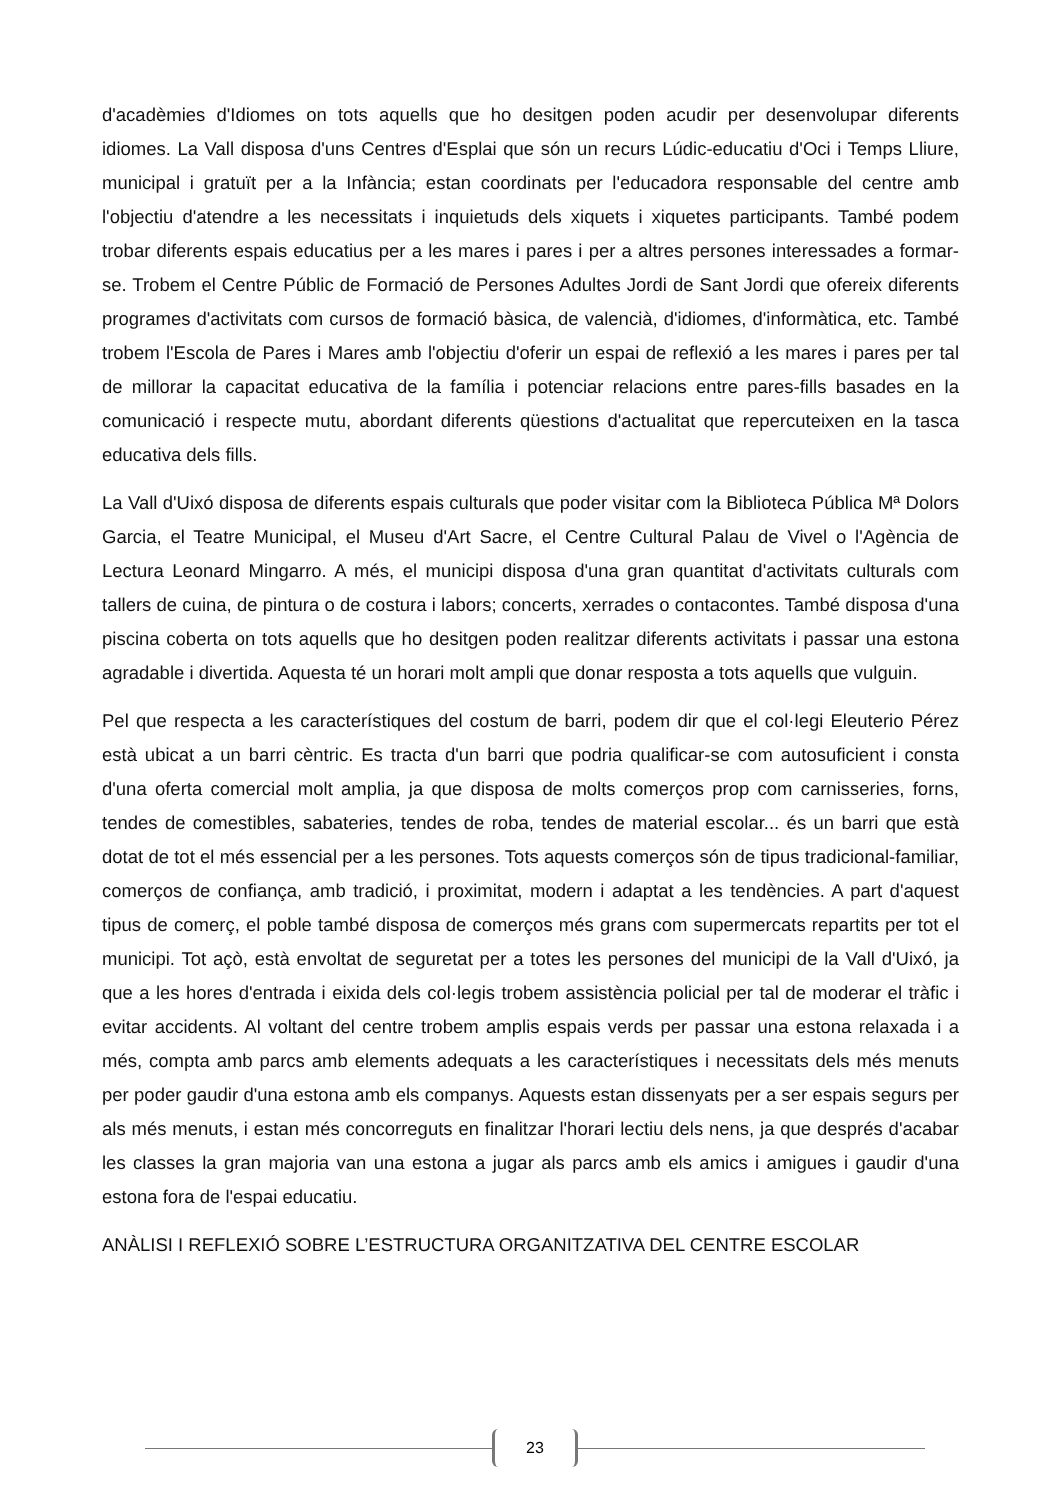d'acadèmies d'Idiomes on tots aquells que ho desitgen poden acudir per desenvolupar diferents idiomes. La Vall disposa d'uns Centres d'Esplai que són un recurs Lúdic-educatiu d'Oci i Temps Lliure, municipal i gratuït per a la Infància; estan coordinats per l'educadora responsable del centre amb l'objectiu d'atendre a les necessitats i inquietuds dels xiquets i xiquetes participants. També podem trobar diferents espais educatius per a les mares i pares i per a altres persones interessades a formar-se. Trobem el Centre Públic de Formació de Persones Adultes Jordi de Sant Jordi que ofereix diferents programes d'activitats com cursos de formació bàsica, de valencià, d'idiomes, d'informàtica, etc. També trobem l'Escola de Pares i Mares amb l'objectiu d'oferir un espai de reflexió a les mares i pares per tal de millorar la capacitat educativa de la família i potenciar relacions entre pares-fills basades en la comunicació i respecte mutu, abordant diferents qüestions d'actualitat que repercuteixen en la tasca educativa dels fills.
La Vall d'Uixó disposa de diferents espais culturals que poder visitar com la Biblioteca Pública Mª Dolors Garcia, el Teatre Municipal, el Museu d'Art Sacre, el Centre Cultural Palau de Vivel o l'Agència de Lectura Leonard Mingarro. A més, el municipi disposa d'una gran quantitat d'activitats culturals com tallers de cuina, de pintura o de costura i labors; concerts, xerrades o contacontes. També disposa d'una piscina coberta on tots aquells que ho desitgen poden realitzar diferents activitats i passar una estona agradable i divertida. Aquesta té un horari molt ampli que donar resposta a tots aquells que vulguin.
Pel que respecta a les característiques del costum de barri, podem dir que el col·legi Eleuterio Pérez està ubicat a un barri cèntric. Es tracta d'un barri que podria qualificar-se com autosuficient i consta d'una oferta comercial molt amplia, ja que disposa de molts comerços prop com carnisseries, forns, tendes de comestibles, sabateries, tendes de roba, tendes de material escolar... és un barri que està dotat de tot el més essencial per a les persones. Tots aquests comerços són de tipus tradicional-familiar, comerços de confiança, amb tradició, i proximitat, modern i adaptat a les tendències. A part d'aquest tipus de comerç, el poble també disposa de comerços més grans com supermercats repartits per tot el municipi. Tot açò, està envoltat de seguretat per a totes les persones del municipi de la Vall d'Uixó, ja que a les hores d'entrada i eixida dels col·legis trobem assistència policial per tal de moderar el tràfic i evitar accidents. Al voltant del centre trobem amplis espais verds per passar una estona relaxada i a més, compta amb parcs amb elements adequats a les característiques i necessitats dels més menuts per poder gaudir d'una estona amb els companys. Aquests estan dissenyats per a ser espais segurs per als més menuts, i estan més concorreguts en finalitzar l'horari lectiu dels nens, ja que després d'acabar les classes la gran majoria van una estona a jugar als parcs amb els amics i amigues i gaudir d'una estona fora de l'espai educatiu.
ANÀLISI I REFLEXIÓ SOBRE L’ESTRUCTURA ORGANITZATIVA DEL CENTRE ESCOLAR
23